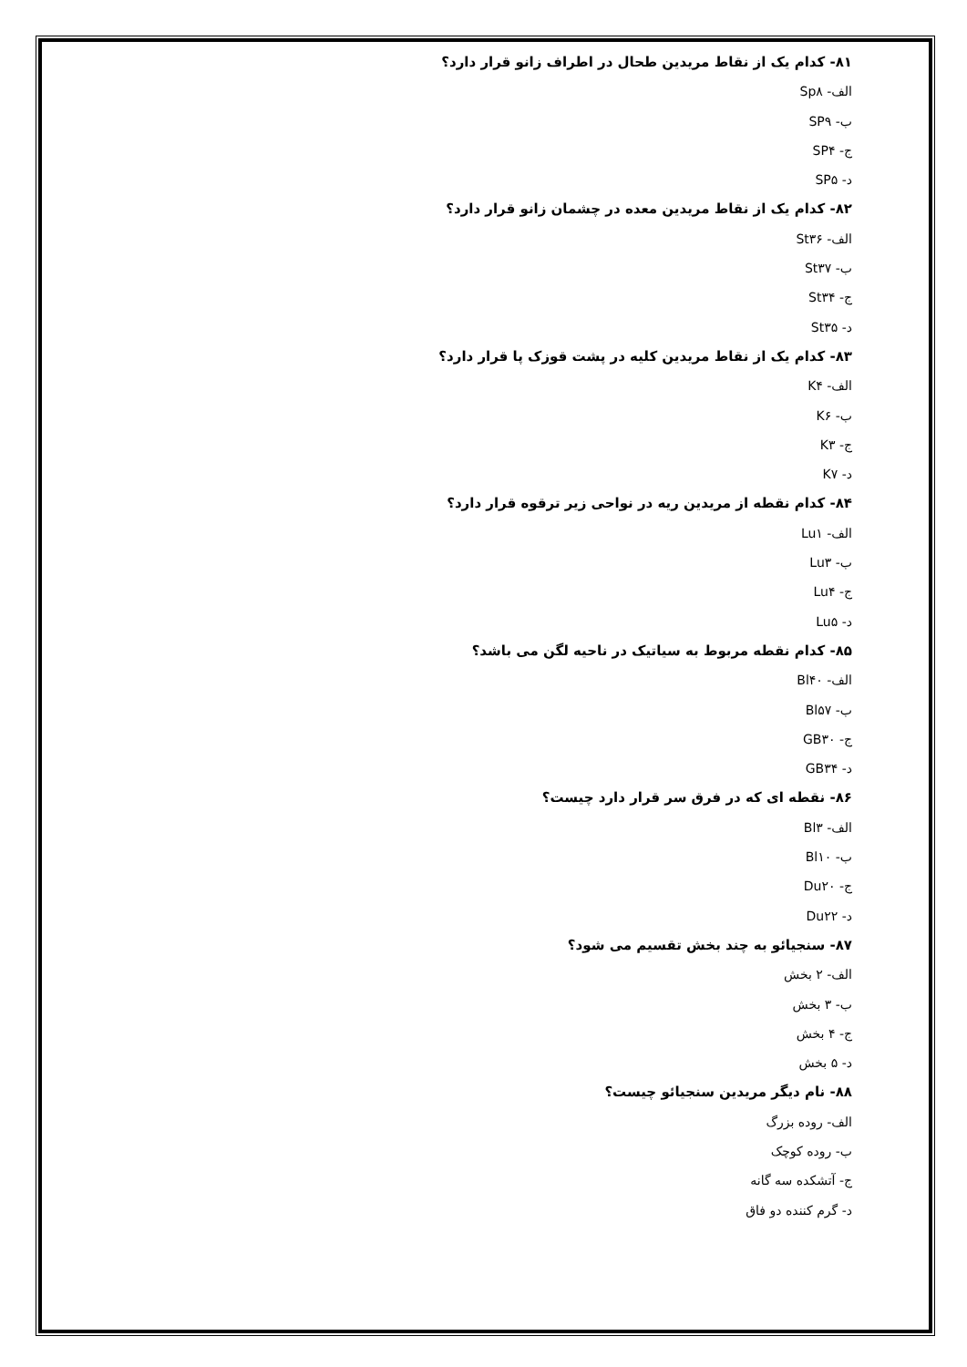۸۱- کدام یک از نقاط مریدین طحال در اطراف زانو قرار دارد؟
الف- Sp۸
ب- SP۹
ج- SP۴
د- SP۵
۸۲- کدام یک از نقاط مریدین معده در چشمان زانو قرار دارد؟
الف- St۳۶
ب- St۳۷
ج- St۳۴
د- St۳۵
۸۳- کدام یک از نقاط مریدین کلیه در پشت قوزک پا قرار دارد؟
الف- K۴
ب- K۶
ج- K۳
د- K۷
۸۴- کدام نقطه از مریدین ریه در نواحی زیر ترقوه قرار دارد؟
الف- Lu۱
ب- Lu۳
ج- Lu۴
د- Lu۵
۸۵- کدام نقطه مربوط به سیاتیک در ناحیه لگن می باشد؟
الف- Bl۴۰
ب- Bl۵۷
ج- GB۳۰
د- GB۳۴
۸۶- نقطه ای که در فرق سر قرار دارد چیست؟
الف- Bl۳
ب- Bl۱۰
ج- Du۲۰
د- Du۲۲
۸۷- سنجیائو به چند بخش تقسیم می شود؟
الف- ۲ بخش
ب- ۳ بخش
ج- ۴ بخش
د- ۵ بخش
۸۸- نام دیگر مریدین سنجیائو چیست؟
الف- روده بزرگ
ب- روده کوچک
ج- آتشکده سه گانه
د- گرم کننده دو فاق